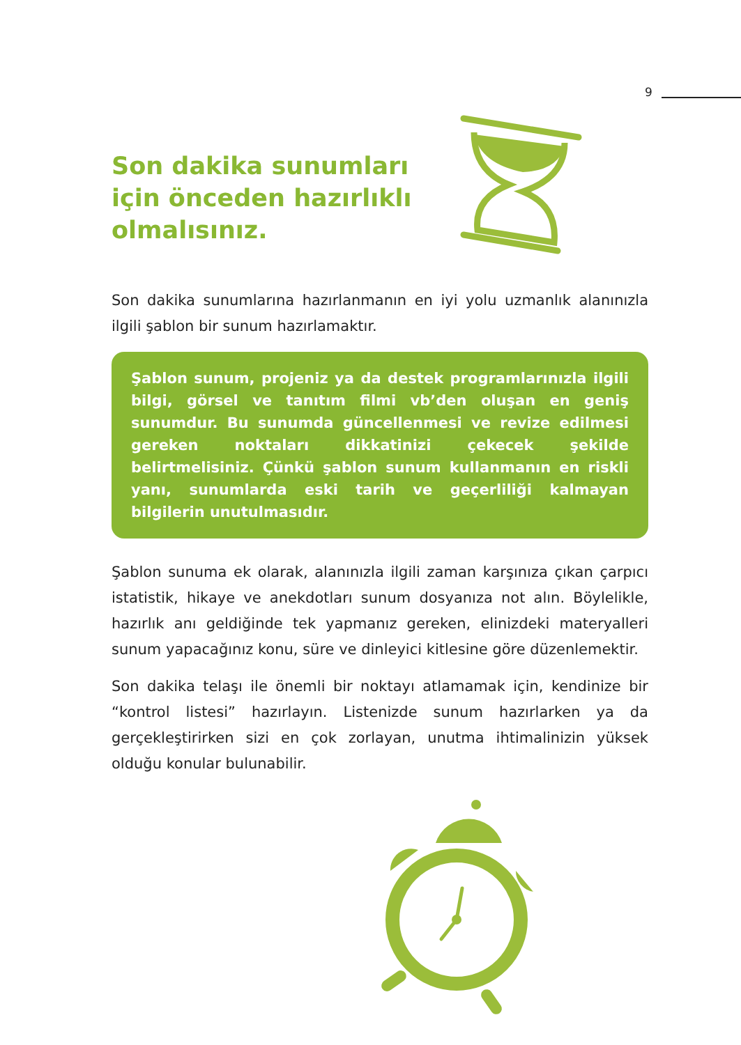9
Son dakika sunumları
için önceden hazırlıklı
olmalısınız.
Son dakika sunumlarına hazırlanmanın en iyi yolu uzmanlık alanınızla ilgili şablon bir sunum hazırlamaktır.
Şablon sunum, projeniz ya da destek programlarınızla ilgili bilgi, görsel ve tanıtım filmi vb’den oluşan en geniş sunumdur. Bu sunumda güncellenmesi ve revize edilmesi gereken noktaları dikkatinizi çekecek şekilde belirtmelisiniz. Çünkü şablon sunum kullanmanın en riskli yanı, sunumlarda eski tarih ve geçerliliği kalmayan bilgilerin unutulmasıdır.
Şablon sunuma ek olarak, alanınızla ilgili zaman karşınıza çıkan çarpıcı istatistik, hikaye ve anekdotları sunum dosyanıza not alın. Böylelikle, hazırlık anı geldiğinde tek yapmanız gereken, elinizdeki materyalleri sunum yapacağınız konu, süre ve dinleyici kitlesine göre düzenlemektir.
Son dakika telaşı ile önemli bir noktayı atlamamak için, kendinize bir “kontrol listesi” hazırlayın. Listenizde sunum hazırlarken ya da gerçekleştirirken sizi en çok zorlayan, unutma ihtimalinizin yüksek olduğu konular bulunabilir.